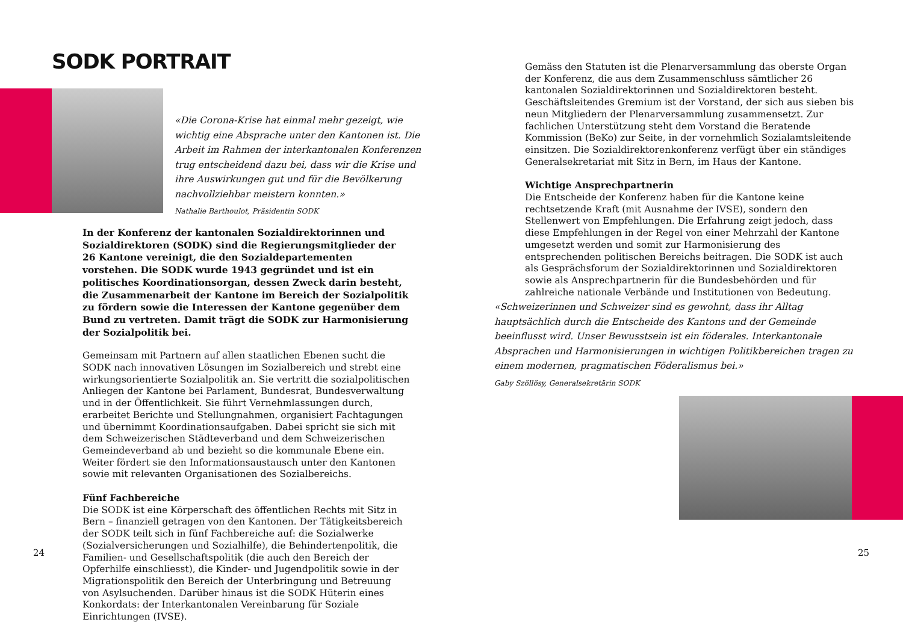SODK PORTRAIT
«Die Corona-Krise hat einmal mehr gezeigt, wie wichtig eine Absprache unter den Kantonen ist. Die Arbeit im Rahmen der interkantonalen Konferenzen trug entscheidend dazu bei, dass wir die Krise und ihre Auswirkungen gut und für die Bevölkerung nachvollziehbar meistern konnten.»
Nathalie Barthoulot, Präsidentin SODK
In der Konferenz der kantonalen Sozialdirektorinnen und Sozialdirektoren (SODK) sind die Regierungsmitglieder der 26 Kantone vereinigt, die den Sozialdepartementen vorstehen. Die SODK wurde 1943 gegründet und ist ein politisches Koordinationsorgan, dessen Zweck darin besteht, die Zusammenarbeit der Kantone im Bereich der Sozialpolitik zu fördern sowie die Interessen der Kantone gegenüber dem Bund zu vertreten. Damit trägt die SODK zur Harmonisierung der Sozialpolitik bei.
Gemeinsam mit Partnern auf allen staatlichen Ebenen sucht die SODK nach innovativen Lösungen im Sozialbereich und strebt eine wirkungsorientierte Sozialpolitik an. Sie vertritt die sozialpolitischen Anliegen der Kantone bei Parlament, Bundesrat, Bundesverwaltung und in der Öffentlichkeit. Sie führt Vernehmlassungen durch, erarbeitet Berichte und Stellungnahmen, organisiert Fachtagungen und übernimmt Koordinationsaufgaben. Dabei spricht sie sich mit dem Schweizerischen Städteverband und dem Schweizerischen Gemeindeverband ab und bezieht so die kommunale Ebene ein. Weiter fördert sie den Informationsaustausch unter den Kantonen sowie mit relevanten Organisationen des Sozialbereichs.
Fünf Fachbereiche
Die SODK ist eine Körperschaft des öffentlichen Rechts mit Sitz in Bern – finanziell getragen von den Kantonen. Der Tätigkeitsbereich der SODK teilt sich in fünf Fachbereiche auf: die Sozialwerke (Sozialversicherungen und Sozialhilfe), die Behindertenpolitik, die Familien- und Gesellschaftspolitik (die auch den Bereich der Opferhilfe einschliesst), die Kinder- und Jugendpolitik sowie in der Migrationspolitik den Bereich der Unterbringung und Betreuung von Asylsuchenden. Darüber hinaus ist die SODK Hüterin eines Konkordats: der Interkantonalen Vereinbarung für Soziale Einrichtungen (IVSE).
24
Gemäss den Statuten ist die Plenarversammlung das oberste Organ der Konferenz, die aus dem Zusammenschluss sämtlicher 26 kantonalen Sozialdirektorinnen und Sozialdirektoren besteht. Geschäftsleitendes Gremium ist der Vorstand, der sich aus sieben bis neun Mitgliedern der Plenarversammlung zusammensetzt. Zur fachlichen Unterstützung steht dem Vorstand die Beratende Kommission (BeKo) zur Seite, in der vornehmlich Sozialamtsleitende einsitzen. Die Sozialdirektorenkonferenz verfügt über ein ständiges Generalsekretariat mit Sitz in Bern, im Haus der Kantone.
Wichtige Ansprechpartnerin
Die Entscheide der Konferenz haben für die Kantone keine rechtsetzende Kraft (mit Ausnahme der IVSE), sondern den Stellenwert von Empfehlungen. Die Erfahrung zeigt jedoch, dass diese Empfehlungen in der Regel von einer Mehrzahl der Kantone umgesetzt werden und somit zur Harmonisierung des entsprechenden politischen Bereichs beitragen. Die SODK ist auch als Gesprächsforum der Sozialdirektorinnen und Sozialdirektoren sowie als Ansprechpartnerin für die Bundesbehörden und für zahlreiche nationale Verbände und Institutionen von Bedeutung.
«Schweizerinnen und Schweizer sind es gewohnt, dass ihr Alltag hauptsächlich durch die Entscheide des Kantons und der Gemeinde beeinflusst wird. Unser Bewusstsein ist ein föderales. Interkantonale Absprachen und Harmonisierungen in wichtigen Politikbereichen tragen zu einem modernen, pragmatischen Föderalismus bei.»
Gaby Szöllösy, Generalsekretärin SODK
25